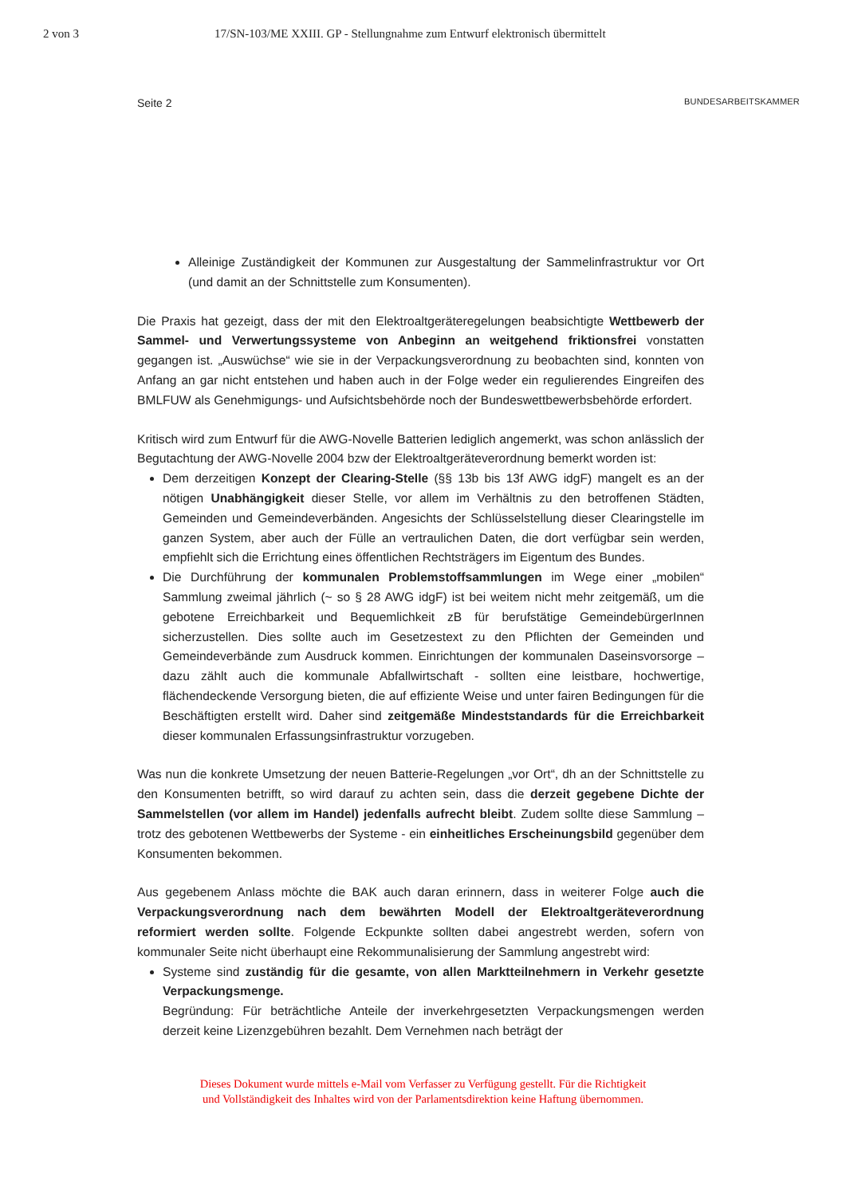2 von 3 17/SN-103/ME XXIII. GP - Stellungnahme zum Entwurf elektronisch übermittelt
Seite 2 BUNDESARBEITSKAMMER
Alleinige Zuständigkeit der Kommunen zur Ausgestaltung der Sammelinfrastruktur vor Ort (und damit an der Schnittstelle zum Konsumenten).
Die Praxis hat gezeigt, dass der mit den Elektroaltgeräteregelungen beabsichtigte Wettbewerb der Sammel- und Verwertungssysteme von Anbeginn an weitgehend friktionsfrei vonstatten gegangen ist. „Auswüchse“ wie sie in der Verpackungsverordnung zu beobachten sind, konnten von Anfang an gar nicht entstehen und haben auch in der Folge weder ein regulierendes Eingreifen des BMLFUW als Genehmigungs- und Aufsichtsbehörde noch der Bundeswettbewerbsbehörde erfordert.
Kritisch wird zum Entwurf für die AWG-Novelle Batterien lediglich angemerkt, was schon anlässlich der Begutachtung der AWG-Novelle 2004 bzw der Elektroaltgeräteverordnung bemerkt worden ist:
Dem derzeitigen Konzept der Clearing-Stelle (§§ 13b bis 13f AWG idgF) mangelt es an der nötigen Unabhängigkeit dieser Stelle, vor allem im Verhältnis zu den betroffenen Städten, Gemeinden und Gemeindeverbänden. Angesichts der Schlüsselstellung dieser Clearingstelle im ganzen System, aber auch der Fülle an vertraulichen Daten, die dort verfügbar sein werden, empfiehlt sich die Errichtung eines öffentlichen Rechtsträgers im Eigentum des Bundes.
Die Durchführung der kommunalen Problemstoffsammlungen im Wege einer „mobilen“ Sammlung zweimal jährlich (~ so § 28 AWG idgF) ist bei weitem nicht mehr zeitgemäß, um die gebotene Erreichbarkeit und Bequemlichkeit zB für berufstätige GemeindebürgerInnen sicherzustellen. Dies sollte auch im Gesetzestext zu den Pflichten der Gemeinden und Gemeindeverbände zum Ausdruck kommen. Einrichtungen der kommunalen Daseinsvorsorge – dazu zählt auch die kommunale Abfallwirtschaft - sollten eine leistbare, hochwertige, flächendeckende Versorgung bieten, die auf effiziente Weise und unter fairen Bedingungen für die Beschäftigten erstellt wird. Daher sind zeitgemäße Mindeststandards für die Erreichbarkeit dieser kommunalen Erfassungsinfrastruktur vorzugeben.
Was nun die konkrete Umsetzung der neuen Batterie-Regelungen „vor Ort“, dh an der Schnittstelle zu den Konsumenten betrifft, so wird darauf zu achten sein, dass die derzeit gegebene Dichte der Sammelstellen (vor allem im Handel) jedenfalls aufrecht bleibt. Zudem sollte diese Sammlung – trotz des gebotenen Wettbewerbs der Systeme - ein einheitliches Erscheinungsbild gegenüber dem Konsumenten bekommen.
Aus gegebenem Anlass möchte die BAK auch daran erinnern, dass in weiterer Folge auch die Verpackungsverordnung nach dem bewährten Modell der Elektroaltgeräteverordnung reformiert werden sollte. Folgende Eckpunkte sollten dabei angestrebt werden, sofern von kommunaler Seite nicht überhaupt eine Rekommunalisierung der Sammlung angestrebt wird:
Systeme sind zuständig für die gesamte, von allen Marktteilnehmern in Verkehr gesetzte Verpackungsmenge.
Begründung: Für beträchtliche Anteile der inverkehrgesetzten Verpackungsmengen werden derzeit keine Lizenzgebühren bezahlt. Dem Vernehmen nach beträgt der
Dieses Dokument wurde mittels e-Mail vom Verfasser zu Verfügung gestellt. Für die Richtigkeit
und Vollständigkeit des Inhaltes wird von der Parlamentsdirektion keine Haftung übernommen.